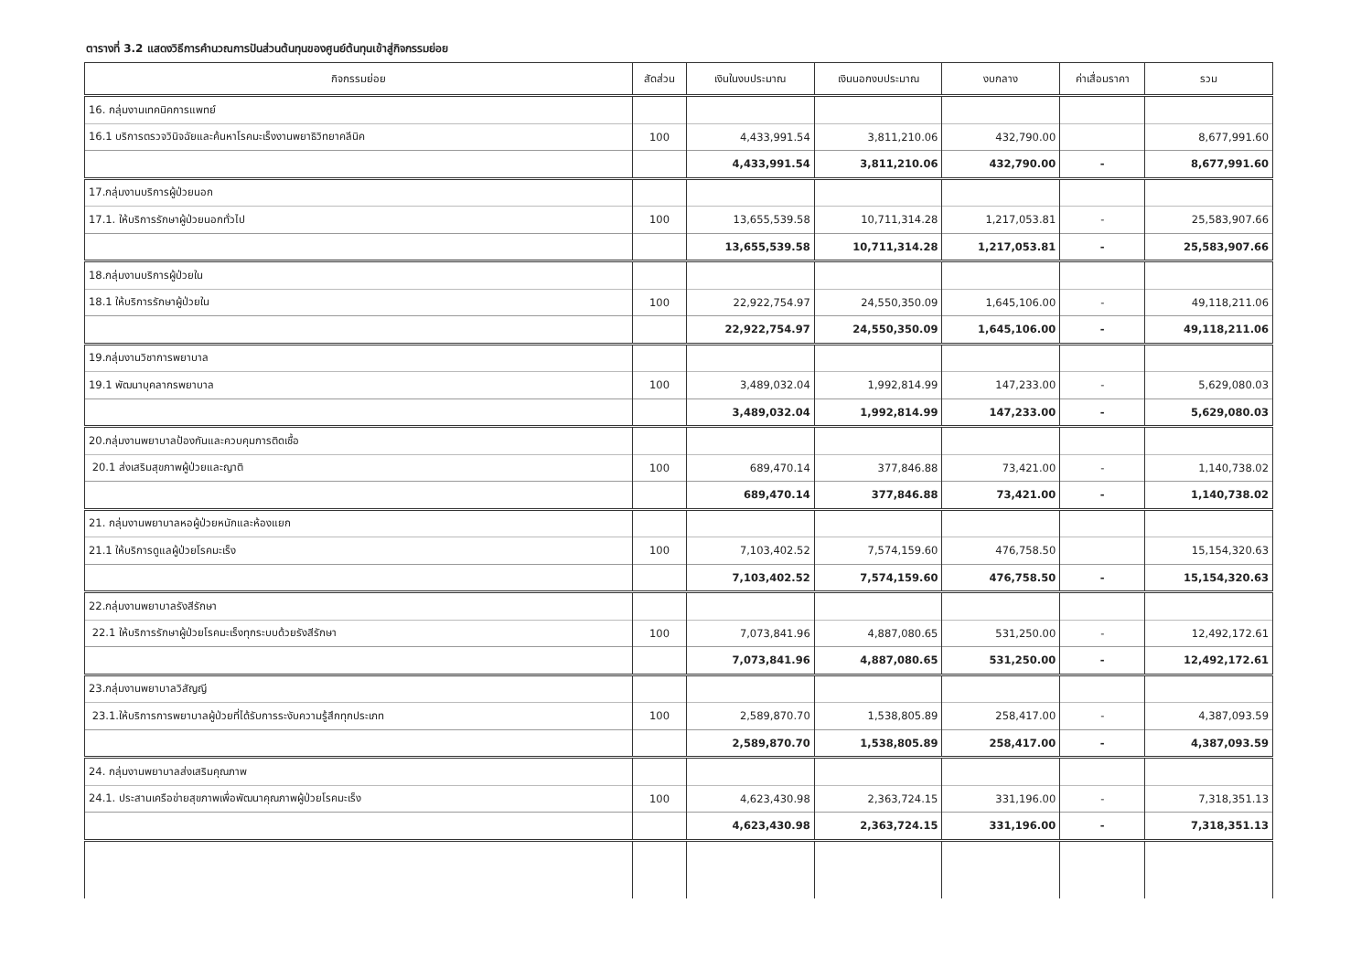ตารางที่ 3.2 แสดงวิธีการคำนวณการปันส่วนต้นทุนของศูนย์ต้นทุนเข้าสู่กิจกรรมย่อย
| กิจกรรมย่อย | สัดส่วน | เงินในงบประมาณ | เงินนอกงบประมาณ | งบกลาง | ค่าเสื่อมราคา | รวม |
| --- | --- | --- | --- | --- | --- | --- |
| 16. กลุ่มงานเทคนิคการแพทย์ | | | | | | |
| 16.1 บริการตรวจวินิจฉัยและค้นหาโรคมะเร็งงานพยาธิวิทยาคลีนิค | 100 | 4,433,991.54 | 3,811,210.06 | 432,790.00 | | 8,677,991.60 |
| | | 4,433,991.54 | 3,811,210.06 | 432,790.00 | - | 8,677,991.60 |
| 17.กลุ่มงานบริการผู้ป่วยนอก | | | | | | |
| 17.1. ให้บริการรักษาผู้ป่วยนอกทั่วไป | 100 | 13,655,539.58 | 10,711,314.28 | 1,217,053.81 | - | 25,583,907.66 |
| | | 13,655,539.58 | 10,711,314.28 | 1,217,053.81 | - | 25,583,907.66 |
| 18.กลุ่มงานบริการผู้ป่วยใน | | | | | | |
| 18.1 ให้บริการรักษาผู้ป่วยใน | 100 | 22,922,754.97 | 24,550,350.09 | 1,645,106.00 | - | 49,118,211.06 |
| | | 22,922,754.97 | 24,550,350.09 | 1,645,106.00 | - | 49,118,211.06 |
| 19.กลุ่มงานวิชาการพยาบาล | | | | | | |
| 19.1 พัฒนาบุคลากรพยาบาล | 100 | 3,489,032.04 | 1,992,814.99 | 147,233.00 | - | 5,629,080.03 |
| | | 3,489,032.04 | 1,992,814.99 | 147,233.00 | - | 5,629,080.03 |
| 20.กลุ่มงานพยาบาลป้องกันและควบคุมการติดเชื้อ | | | | | | |
| 20.1 ส่งเสริมสุขภาพผู้ป่วยและญาติ | 100 | 689,470.14 | 377,846.88 | 73,421.00 | - | 1,140,738.02 |
| | | 689,470.14 | 377,846.88 | 73,421.00 | - | 1,140,738.02 |
| 21. กลุ่มงานพยาบาลหอผู้ป่วยหนักและห้องแยก | | | | | | |
| 21.1 ให้บริการดูแลผู้ป่วยโรคมะเร็ง | 100 | 7,103,402.52 | 7,574,159.60 | 476,758.50 | | 15,154,320.63 |
| | | 7,103,402.52 | 7,574,159.60 | 476,758.50 | - | 15,154,320.63 |
| 22.กลุ่มงานพยาบาลรังสีรักษา | | | | | | |
| 22.1 ให้บริการรักษาผู้ป่วยโรคมะเร็งทุกระบบด้วยรังสีรักษา | 100 | 7,073,841.96 | 4,887,080.65 | 531,250.00 | - | 12,492,172.61 |
| | | 7,073,841.96 | 4,887,080.65 | 531,250.00 | - | 12,492,172.61 |
| 23.กลุ่มงานพยาบาลวิสัญญี | | | | | | |
| 23.1.ให้บริการการพยาบาลผู้ป่วยที่ได้รับการระงับความรู้สึกทุกประเภท | 100 | 2,589,870.70 | 1,538,805.89 | 258,417.00 | - | 4,387,093.59 |
| | | 2,589,870.70 | 1,538,805.89 | 258,417.00 | - | 4,387,093.59 |
| 24. กลุ่มงานพยาบาลส่งเสริมคุณภาพ | | | | | | |
| 24.1. ประสานเครือข่ายสุขภาพเพื่อพัฒนาคุณภาพผู้ป่วยโรคมะเร็ง | 100 | 4,623,430.98 | 2,363,724.15 | 331,196.00 | - | 7,318,351.13 |
| | | 4,623,430.98 | 2,363,724.15 | 331,196.00 | - | 7,318,351.13 |